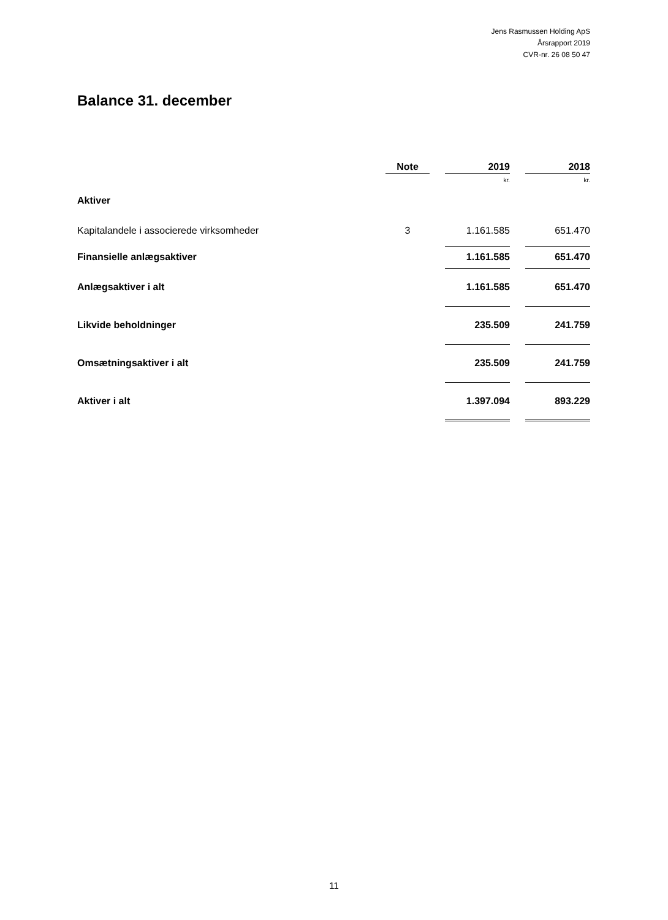Jens Rasmussen Holding ApS
Årsrapport 2019
CVR-nr. 26 08 50 47
Balance 31. december
| | Note | | 2019 | | 2018 |
| --- | --- | --- | --- | --- | --- |
| | | | kr. | | kr. |
| Aktiver | | | | | |
| Kapitalandele i associerede virksomheder | 3 | | 1.161.585 | | 651.470 |
| Finansielle anlægsaktiver | | | 1.161.585 | | 651.470 |
| Anlægsaktiver i alt | | | 1.161.585 | | 651.470 |
| Likvide beholdninger | | | 235.509 | | 241.759 |
| Omsætningsaktiver i alt | | | 235.509 | | 241.759 |
| Aktiver i alt | | | 1.397.094 | | 893.229 |
11